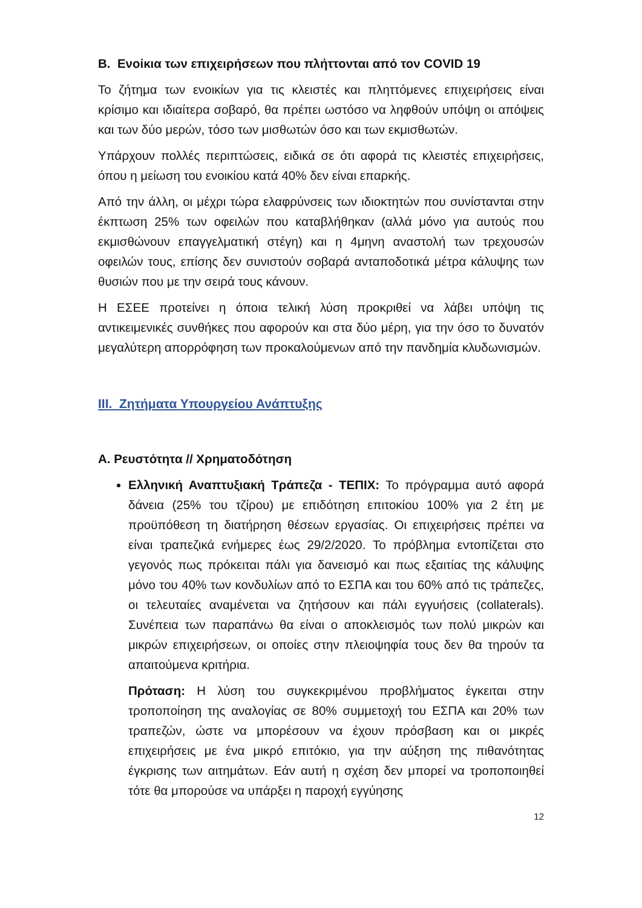B. Ενοίκια των επιχειρήσεων που πλήττονται από τον COVID 19
Το ζήτημα των ενοικίων για τις κλειστές και πληττόμενες επιχειρήσεις είναι κρίσιμο και ιδιαίτερα σοβαρό, θα πρέπει ωστόσο να ληφθούν υπόψη οι απόψεις και των δύο μερών, τόσο των μισθωτών όσο και των εκμισθωτών.
Υπάρχουν πολλές περιπτώσεις, ειδικά σε ότι αφορά τις κλειστές επιχειρήσεις, όπου η μείωση του ενοικίου κατά 40% δεν είναι επαρκής.
Από την άλλη, οι μέχρι τώρα ελαφρύνσεις των ιδιοκτητών που συνίστανται στην έκπτωση 25% των οφειλών που καταβλήθηκαν (αλλά μόνο για αυτούς που εκμισθώνουν επαγγελματική στέγη) και η 4μηνη αναστολή των τρεχουσών οφειλών τους, επίσης δεν συνιστούν σοβαρά ανταποδοτικά μέτρα κάλυψης των θυσιών που με την σειρά τους κάνουν.
Η ΕΣΕΕ προτείνει η όποια τελική λύση προκριθεί να λάβει υπόψη τις αντικειμενικές συνθήκες που αφορούν και στα δύο μέρη, για την όσο το δυνατόν μεγαλύτερη απορρόφηση των προκαλούμενων από την πανδημία κλυδωνισμών.
III. Ζητήματα Υπουργείου Ανάπτυξης
Α. Ρευστότητα // Χρηματοδότηση
Ελληνική Αναπτυξιακή Τράπεζα - ΤΕΠΙΧ: Το πρόγραμμα αυτό αφορά δάνεια (25% του τζίρου) με επιδότηση επιτοκίου 100% για 2 έτη με προϋπόθεση τη διατήρηση θέσεων εργασίας. Οι επιχειρήσεις πρέπει να είναι τραπεζικά ενήμερες έως 29/2/2020. Το πρόβλημα εντοπίζεται στο γεγονός πως πρόκειται πάλι για δανεισμό και πως εξαιτίας της κάλυψης μόνο του 40% των κονδυλίων από το ΕΣΠΑ και του 60% από τις τράπεζες, οι τελευταίες αναμένεται να ζητήσουν και πάλι εγγυήσεις (collaterals). Συνέπεια των παραπάνω θα είναι ο αποκλεισμός των πολύ μικρών και μικρών επιχειρήσεων, οι οποίες στην πλειοψηφία τους δεν θα τηρούν τα απαιτούμενα κριτήρια.
Πρόταση: Η λύση του συγκεκριμένου προβλήματος έγκειται στην τροποποίηση της αναλογίας σε 80% συμμετοχή του ΕΣΠΑ και 20% των τραπεζών, ώστε να μπορέσουν να έχουν πρόσβαση και οι μικρές επιχειρήσεις με ένα μικρό επιτόκιο, για την αύξηση της πιθανότητας έγκρισης των αιτημάτων. Εάν αυτή η σχέση δεν μπορεί να τροποποιηθεί τότε θα μπορούσε να υπάρξει η παροχή εγγύησης
12